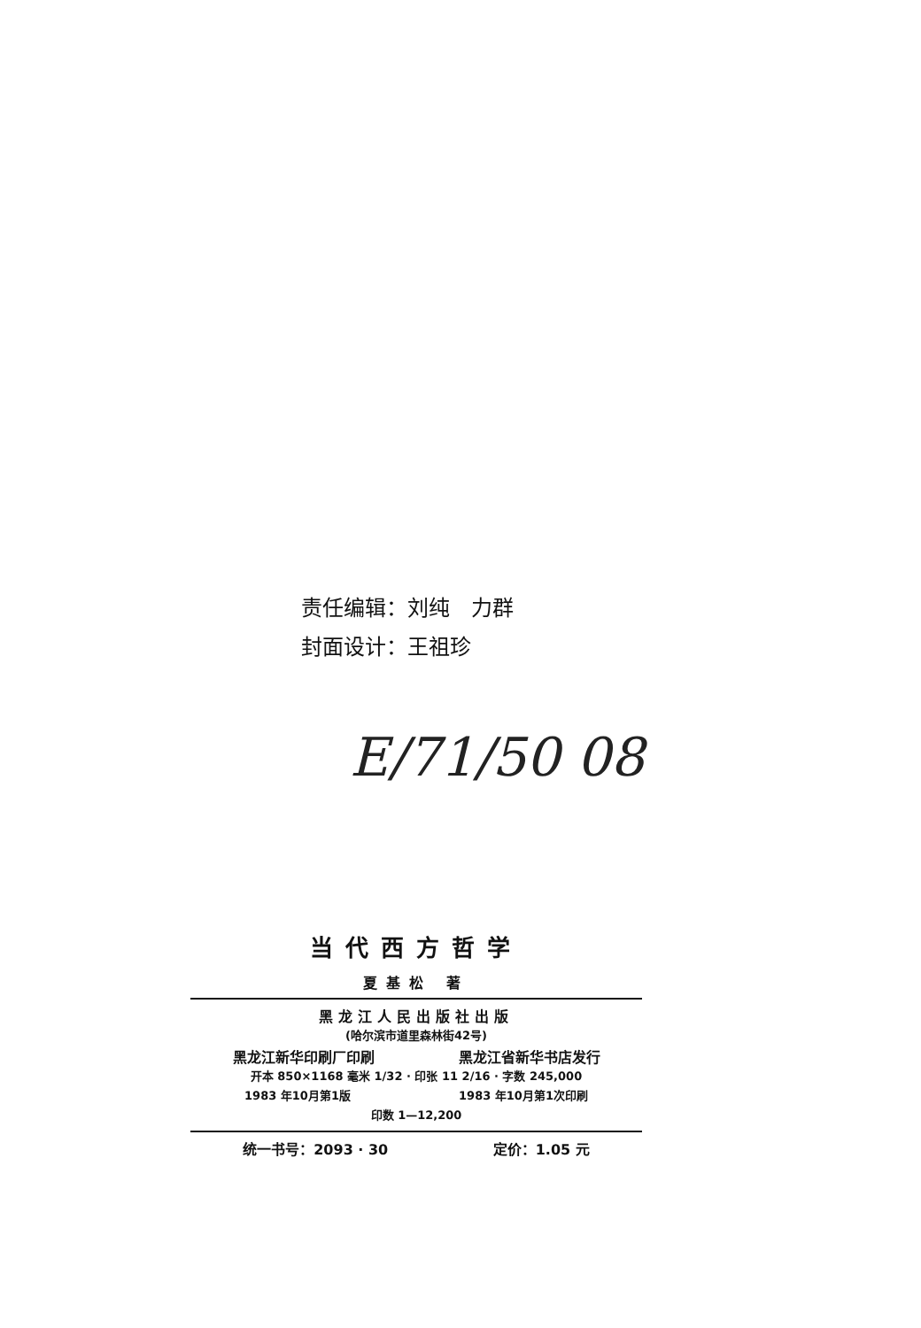责任编辑：刘纯　力群
封面设计：王祖珍
E/71/50 08
当代西方哲学
夏基松 著
黑龙江人民出版社出版
(哈尔滨市道里森林街42号)
黑龙江新华印刷厂印刷 黑龙江省新华书店发行
开本 850×1168 毫米 1/32 · 印张 11 2/16 · 字数 245,000
1983 年10月第1版 1983 年10月第1次印刷
印数 1—12,200
统一书号：2093 · 30 定价：1.05 元